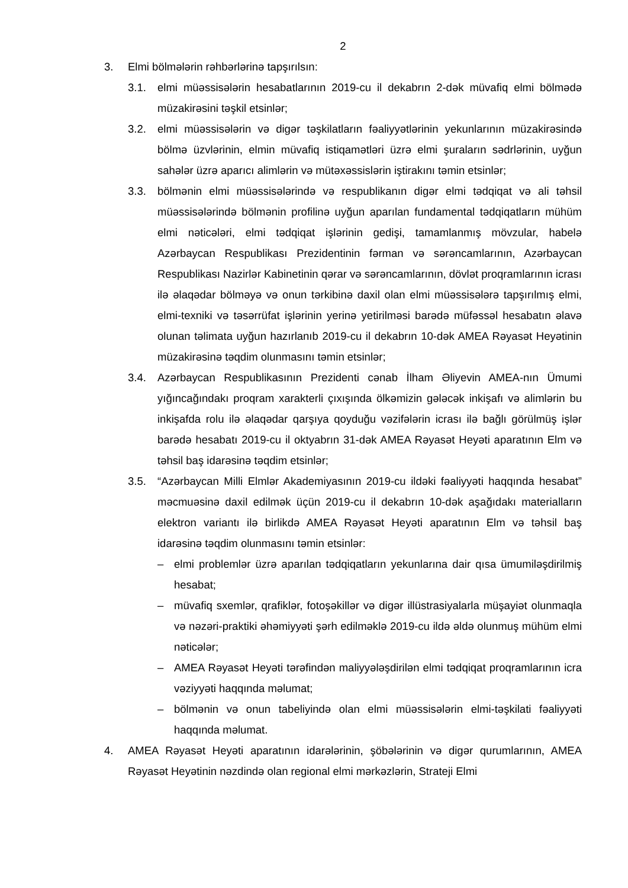2
3. Elmi bölmələrin rəhbərlərinə tapşırılsın:
3.1. elmi müəssisələrin hesabatlarının 2019-cu il dekabrın 2-dək müvafiq elmi bölmədə müzakirəsini təşkil etsinlər;
3.2. elmi müəssisələrin və digər təşkilatların fəaliyyətlərinin yekunlarının müzakirəsində bölmə üzvlərinin, elmin müvafiq istiqamətləri üzrə elmi şuraların sədrlərinin, uyğun sahələr üzrə aparıcı alimlərin və mütəxəssislərin iştirakını təmin etsinlər;
3.3. bölmənin elmi müəssisələrində və respublikanın digər elmi tədqiqat və ali təhsil müəssisələrində bölmənin profilinə uyğun aparılan fundamental tədqiqatların mühüm elmi nəticələri, elmi tədqiqat işlərinin gedişi, tamamlanmış mövzular, habelə Azərbaycan Respublikası Prezidentinin fərman və sərəncamlarının, Azərbaycan Respublikası Nazirlər Kabinetinin qərar və sərəncamlarının, dövlət proqramlarının icrası ilə əlaqədar bölməyə və onun tərkibinə daxil olan elmi müəssisələrə tapşırılmış elmi, elmi-texniki və təsərrüfat işlərinin yerinə yetirilməsi barədə müfəssəl hesabatın əlavə olunan təlimata uyğun hazırlanıb 2019-cu il dekabrın 10-dək AMEA Rəyasət Heyətinin müzakirəsinə təqdim olunmasını təmin etsinlər;
3.4. Azərbaycan Respublikasının Prezidenti cənab İlham Əliyevin AMEA-nın Ümumi yığıncağındakı proqram xarakterli çıxışında ölkəmizin gələcək inkişafı və alimlərin bu inkişafda rolu ilə əlaqədar qarşıya qoyduğu vəzifələrin icrası ilə bağlı görülmüş işlər barədə hesabatı 2019-cu il oktyabrın 31-dək AMEA Rəyasət Heyəti aparatının Elm və təhsil baş idarəsinə təqdim etsinlər;
3.5. “Azərbaycan Milli Elmlər Akademiyasının 2019-cu ildəki fəaliyyəti haqqında hesabat” məcmuəsinə daxil edilmək üçün 2019-cu il dekabrın 10-dək aşağıdakı materialların elektron variantı ilə birlikdə AMEA Rəyasət Heyəti aparatının Elm və təhsil baş idarəsinə təqdim olunmasını təmin etsinlər:
– elmi problemlər üzrə aparılan tədqiqatların yekunlarına dair qısa ümumiləşdirilmiş hesabat;
– müvafiq sxemlər, qrafiklər, fotoşəkillər və digər illüstrasiyalarla müşayiət olunmaqla və nəzəri-praktiki əhəmiyyəti şərh edilməklə 2019-cu ildə əldə olunmuş mühüm elmi nəticələr;
– AMEA Rəyasət Heyəti tərəfindən maliyyələşdirilən elmi tədqiqat proqramlarının icra vəziyyəti haqqında məlumat;
– bölmənin və onun tabeliyində olan elmi müəssisələrin elmi-təşkilati fəaliyyəti haqqında məlumat.
4. AMEA Rəyasət Heyəti aparatının idarələrinin, şöbələrinin və digər qurumlarının, AMEA Rəyasət Heyətinin nəzdində olan regional elmi mərkəzlərin, Strateji Elmi